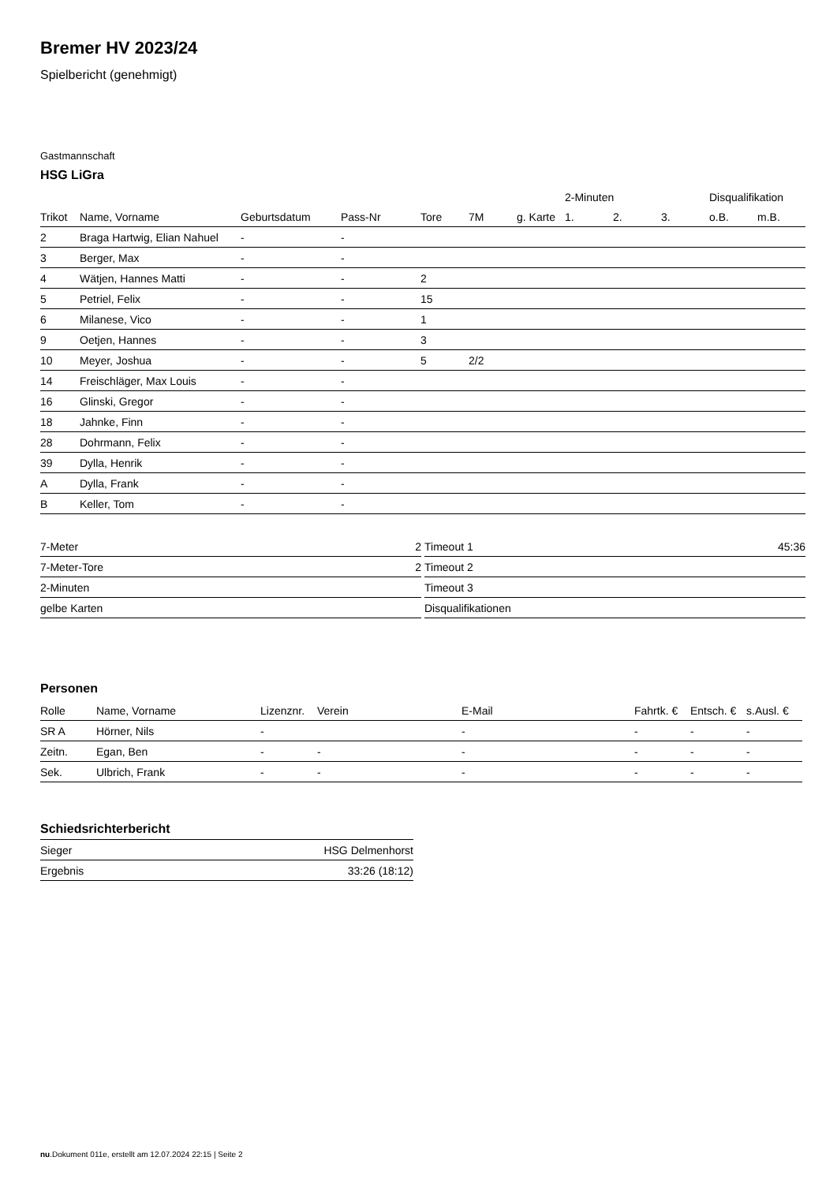Bremer HV 2023/24
Spielbericht (genehmigt)
Gastmannschaft
HSG LiGra
| | | | | | | | 2-Minuten | | | Disqualifikation | |
| Trikot | Name, Vorname | Geburtsdatum | Pass-Nr | Tore | 7M | g. Karte | 1. | 2. | 3. | o.B. | m.B. |
| 2 | Braga Hartwig, Elian Nahuel | - | - | | | | | | | | |
| 3 | Berger, Max | - | - | | | | | | | | |
| 4 | Wätjen, Hannes Matti | - | - | 2 | | | | | | | |
| 5 | Petriel, Felix | - | - | 15 | | | | | | | |
| 6 | Milanese, Vico | - | - | 1 | | | | | | | |
| 9 | Oetjen, Hannes | - | - | 3 | | | | | | | |
| 10 | Meyer, Joshua | - | - | 5 | 2/2 | | | | | | |
| 14 | Freischläger, Max Louis | - | - | | | | | | | | |
| 16 | Glinski, Gregor | - | - | | | | | | | | |
| 18 | Jahnke, Finn | - | - | | | | | | | | |
| 28 | Dohrmann, Felix | - | - | | | | | | | | |
| 39 | Dylla, Henrik | - | - | | | | | | | | |
| A | Dylla, Frank | - | - | | | | | | | | |
| B | Keller, Tom | - | - | | | | | | | | |
| 7-Meter | 2 |
| 7-Meter-Tore | 2 |
| 2-Minuten | |
| gelbe Karten | |
| Timeout 1 | 45:36 |
| Timeout 2 | |
| Timeout 3 | |
| Disqualifikationen | |
Personen
| Rolle | Name, Vorname | Lizenznr. | Verein | E-Mail | Fahrtk. € | Entsch. € | s.Ausl. € |
| --- | --- | --- | --- | --- | --- | --- | --- |
| SR A | Hörner, Nils | - | | - | - | - | - |
| Zeitn. | Egan, Ben | - | - | - | - | - | - |
| Sek. | Ulbrich, Frank | - | - | - | - | - | - |
Schiedsrichterbericht
| Sieger | HSG Delmenhorst |
| Ergebnis | 33:26 (18:12) |
nu.Dokument 011e, erstellt am 12.07.2024 22:15 | Seite 2